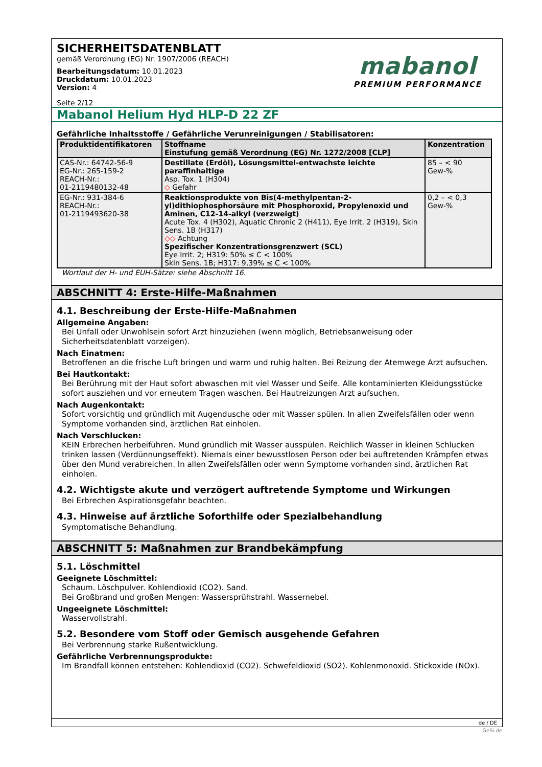SICHERHEITSDATENBLATT
gemäß Verordnung (EG) Nr. 1907/2006 (REACH)
Bearbeitungsdatum: 10.01.2023
Druckdatum: 10.01.2023
Version: 4
Seite 2/12
mabanol
PREMIUM PERFORMANCE
Mabanol Helium Hyd HLP-D 22 ZF
Gefährliche Inhaltsstoffe / Gefährliche Verunreinigungen / Stabilisatoren:
| Produktidentifikatoren | Stoffname Einstufung gemäß Verordnung (EG) Nr. 1272/2008 [CLP] | Konzentration |
| --- | --- | --- |
| CAS-Nr.: 64742-56-9 EG-Nr.: 265-159-2 REACH-Nr.: 01-2119480132-48 | Destillate (Erdöl), Lösungsmittel-entwachste leichte paraffinhaltige Asp. Tox. 1 (H304) ◇ Gefahr | 85 – < 90 Gew-% |
| EG-Nr.: 931-384-6 REACH-Nr.: 01-2119493620-38 | Reaktionsprodukte von Bis(4-methylpentan-2-yl)dithiophosphorsäure mit Phosphoroxid, Propylenoxid und Aminen, C12-14-alkyl (verzweigt) Acute Tox. 4 (H302), Aquatic Chronic 2 (H411), Eye Irrit. 2 (H319), Skin Sens. 1B (H317) ◇◇ Achtung Spezifischer Konzentrationsgrenzwert (SCL) Eye Irrit. 2; H319: 50% ≤ C < 100% Skin Sens. 1B; H317: 9,39% ≤ C < 100% | 0,2 – < 0,3 Gew-% |
Wortlaut der H- und EUH-Sätze: siehe Abschnitt 16.
ABSCHNITT 4: Erste-Hilfe-Maßnahmen
4.1. Beschreibung der Erste-Hilfe-Maßnahmen
Allgemeine Angaben:
Bei Unfall oder Unwohlsein sofort Arzt hinzuziehen (wenn möglich, Betriebsanweisung oder Sicherheitsdatenblatt vorzeigen).
Nach Einatmen:
Betroffenen an die frische Luft bringen und warm und ruhig halten. Bei Reizung der Atemwege Arzt aufsuchen.
Bei Hautkontakt:
Bei Berührung mit der Haut sofort abwaschen mit viel Wasser und Seife. Alle kontaminierten Kleidungsstücke sofort ausziehen und vor erneutem Tragen waschen. Bei Hautreizungen Arzt aufsuchen.
Nach Augenkontakt:
Sofort vorsichtig und gründlich mit Augendusche oder mit Wasser spülen. In allen Zweifelsfällen oder wenn Symptome vorhanden sind, ärztlichen Rat einholen.
Nach Verschlucken:
KEIN Erbrechen herbeiführen. Mund gründlich mit Wasser ausspülen. Reichlich Wasser in kleinen Schlucken trinken lassen (Verdünnungseffekt). Niemals einer bewusstlosen Person oder bei auftretenden Krämpfen etwas über den Mund verabreichen. In allen Zweifelsfällen oder wenn Symptome vorhanden sind, ärztlichen Rat einholen.
4.2. Wichtigste akute und verzögert auftretende Symptome und Wirkungen
Bei Erbrechen Aspirationsgefahr beachten.
4.3. Hinweise auf ärztliche Soforthilfe oder Spezialbehandlung
Symptomatische Behandlung.
ABSCHNITT 5: Maßnahmen zur Brandbekämpfung
5.1. Löschmittel
Geeignete Löschmittel:
Schaum. Löschpulver. Kohlendioxid (CO2). Sand.
Bei Großbrand und großen Mengen: Wassersprühstrahl. Wassernebel.
Ungeeignete Löschmittel:
Wasservollstrahl.
5.2. Besondere vom Stoff oder Gemisch ausgehende Gefahren
Bei Verbrennung starke Rußentwicklung.
Gefährliche Verbrennungsprodukte:
Im Brandfall können entstehen: Kohlendioxid (CO2). Schwefeldioxid (SO2). Kohlenmonoxid. Stickoxide (NOx).
de / DE
GeSi.de